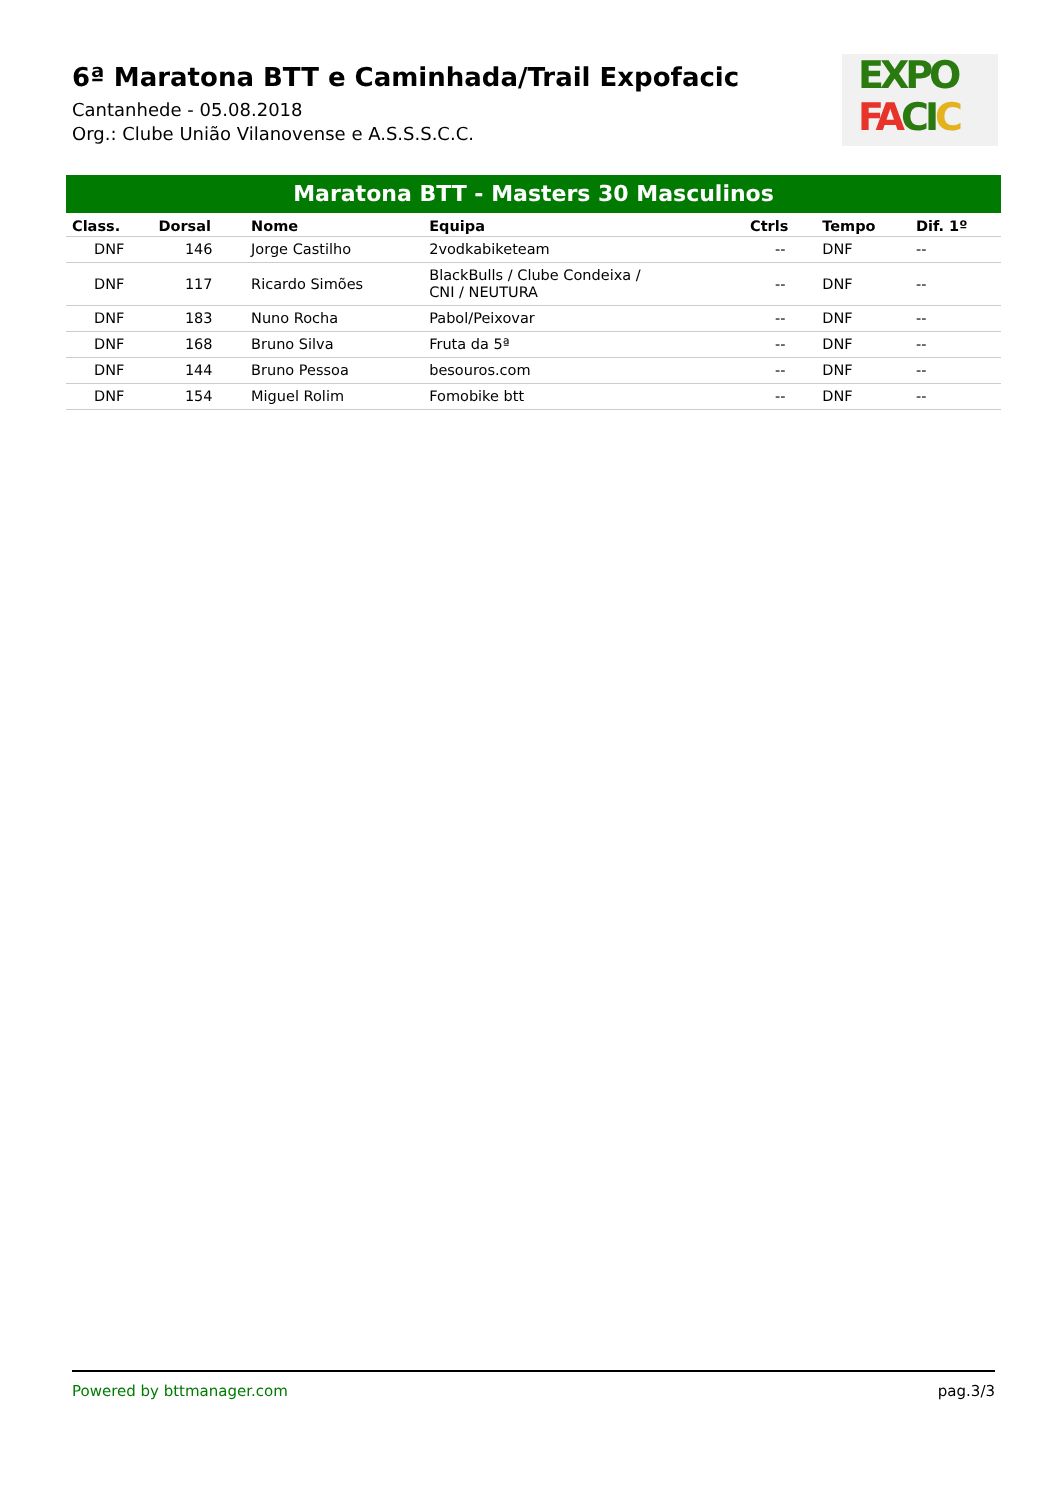6ª Maratona BTT e Caminhada/Trail Expofacic
Cantanhede - 05.08.2018
Org.: Clube União Vilanovense e A.S.S.S.C.C.
EXPO
FA CI C
Maratona BTT - Masters 30 Masculinos
| Class. | Dorsal | Nome | Equipa | Ctrls | Tempo | Dif. 1º |
| --- | --- | --- | --- | --- | --- | --- |
| DNF | 146 | Jorge Castilho | 2vodkabiketeam | -- | DNF | -- |
| DNF | 117 | Ricardo Simões | BlackBulls / Clube Condeixa / CNI / NEUTURA | -- | DNF | -- |
| DNF | 183 | Nuno Rocha | Pabol/Peixovar | -- | DNF | -- |
| DNF | 168 | Bruno Silva | Fruta da 5ª | -- | DNF | -- |
| DNF | 144 | Bruno Pessoa | besouros.com | -- | DNF | -- |
| DNF | 154 | Miguel Rolim | Fomobike btt | -- | DNF | -- |
Powered by bttmanager.com pag.3/3